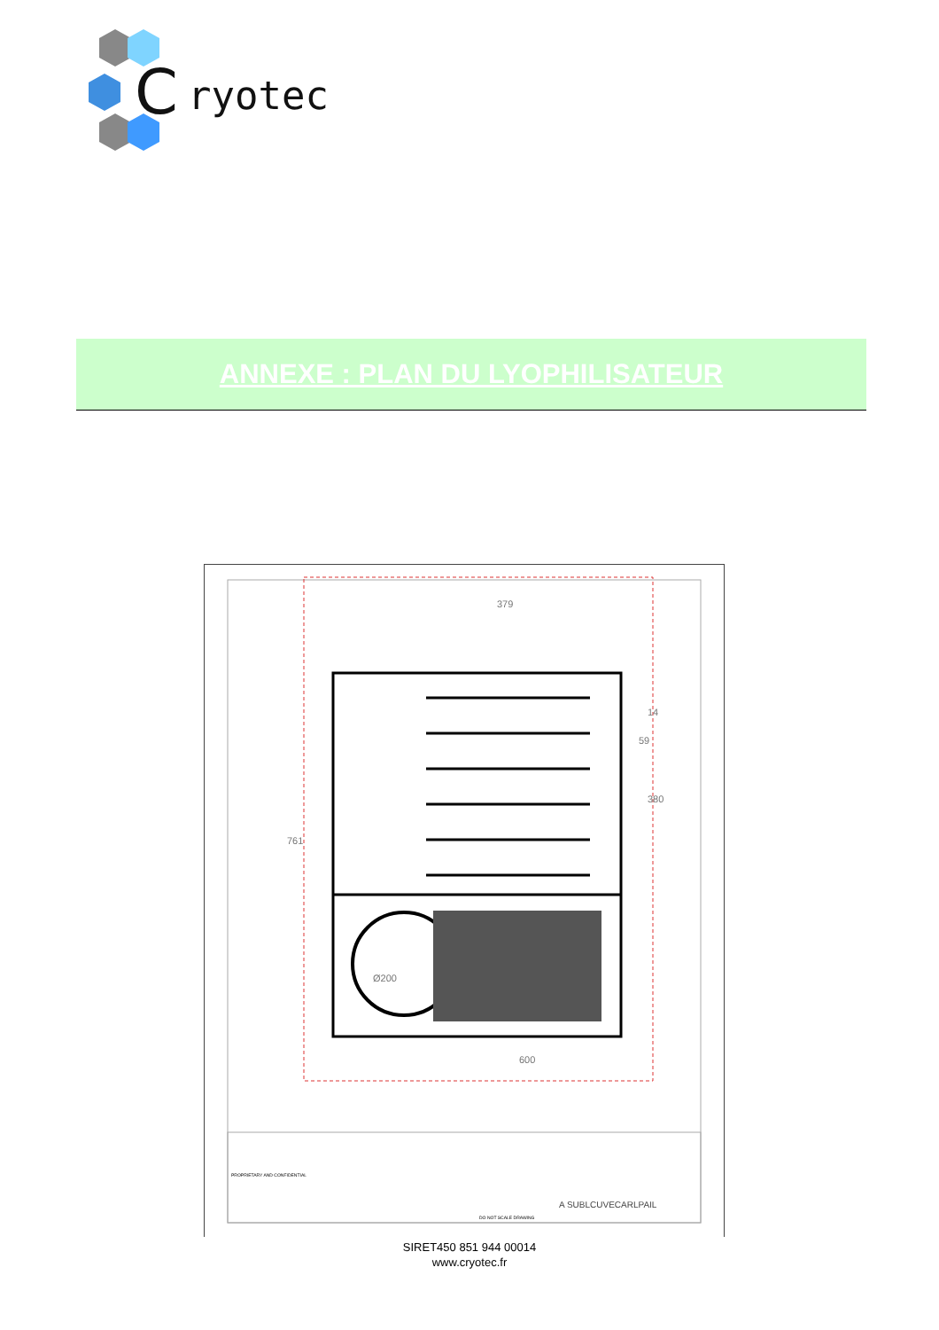C
ryotec
ANNEXE : PLAN DU LYOPHILISATEUR
379
761
380
14
59
Ø200
600
PROPRIETARY AND CONFIDENTIAL
A SUBLCUVECARLPAIL
DO NOT SCALE DRAWING
SIRET450 851 944 00014
www.cryotec.fr